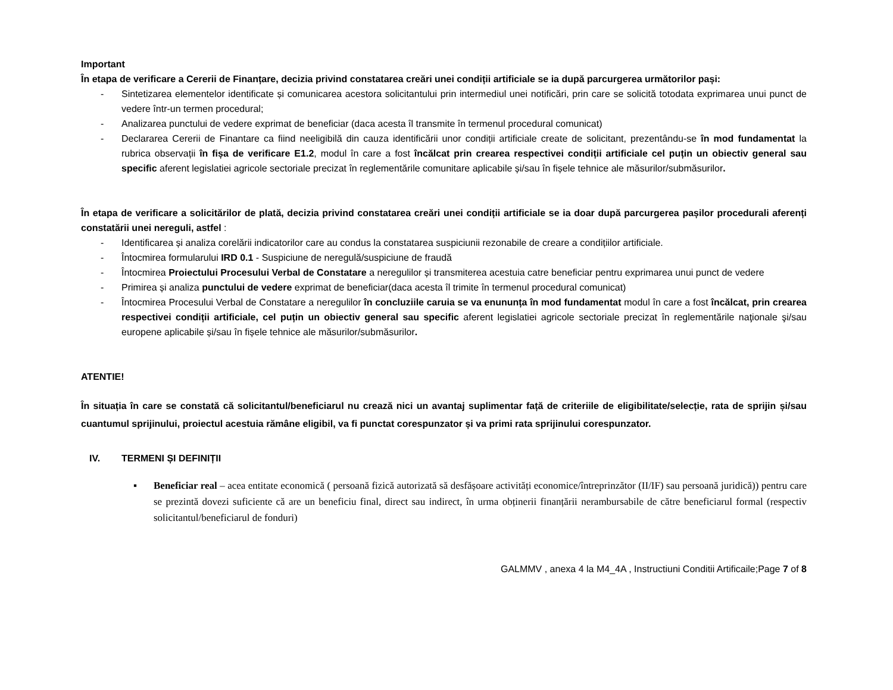Important
În etapa de verificare a Cererii de Finanțare, decizia privind constatarea creări unei condiții artificiale se ia după parcurgerea următorilor pași:
- Sintetizarea elementelor identificate și comunicarea acestora solicitantului prin intermediul unei notificări, prin care se solicită totodata exprimarea unui punct de vedere într-un termen procedural;
- Analizarea punctului de vedere exprimat de beneficiar (daca acesta îl transmite în termenul procedural comunicat)
- Declararea Cererii de Finantare ca fiind neeligibilă din cauza identificării unor condiții artificiale create de solicitant, prezentându-se în mod fundamentat la rubrica observații în fișa de verificare E1.2, modul în care a fost încălcat prin crearea respectivei condiții artificiale cel puțin un obiectiv general sau specific aferent legislatiei agricole sectoriale precizat în reglementările comunitare aplicabile și/sau în fișele tehnice ale măsurilor/submăsurilor.
În etapa de verificare a solicitărilor de plată, decizia privind constatarea creări unei condiții artificiale se ia doar după parcurgerea pașilor procedurali aferenți constatării unei nereguli, astfel :
- Identificarea și analiza corelării indicatorilor care au condus la constatarea suspiciunii rezonabile de creare a condițiilor artificiale.
- Întocmirea formularului IRD 0.1 - Suspiciune de neregulă/suspiciune de fraudă
- Întocmirea Proiectului Procesului Verbal de Constatare a neregulilor și transmiterea acestuia catre beneficiar pentru exprimarea unui punct de vedere
- Primirea și analiza punctului de vedere exprimat de beneficiar(daca acesta îl trimite în termenul procedural comunicat)
- Întocmirea Procesului Verbal de Constatare a neregulilor în concluziile caruia se va enununța în mod fundamentat modul în care a fost încălcat, prin crearea respectivei condiții artificiale, cel puțin un obiectiv general sau specific aferent legislatiei agricole sectoriale precizat în reglementările naţionale şi/sau europene aplicabile și/sau în fișele tehnice ale măsurilor/submăsurilor.
ATENTIE!
În situația în care se constată că solicitantul/beneficiarul nu crează nici un avantaj suplimentar față de criteriile de eligibilitate/selecție, rata de sprijin și/sau cuantumul sprijinului, proiectul acestuia rămâne eligibil, va fi punctat corespunzator și va primi rata sprijinului corespunzator.
IV. TERMENI ȘI DEFINIȚII
▪ Beneficiar real – acea entitate economică ( persoană fizică autorizată să desfășoare activități economice/întreprinzător (II/IF) sau persoană juridică)) pentru care se prezintă dovezi suficiente că are un beneficiu final, direct sau indirect, în urma obținerii finanțării nerambursabile de către beneficiarul formal (respectiv solicitantul/beneficiarul de fonduri)
GALMMV , anexa 4 la M4_4A , Instructiuni Conditii Artificaile;Page 7 of 8